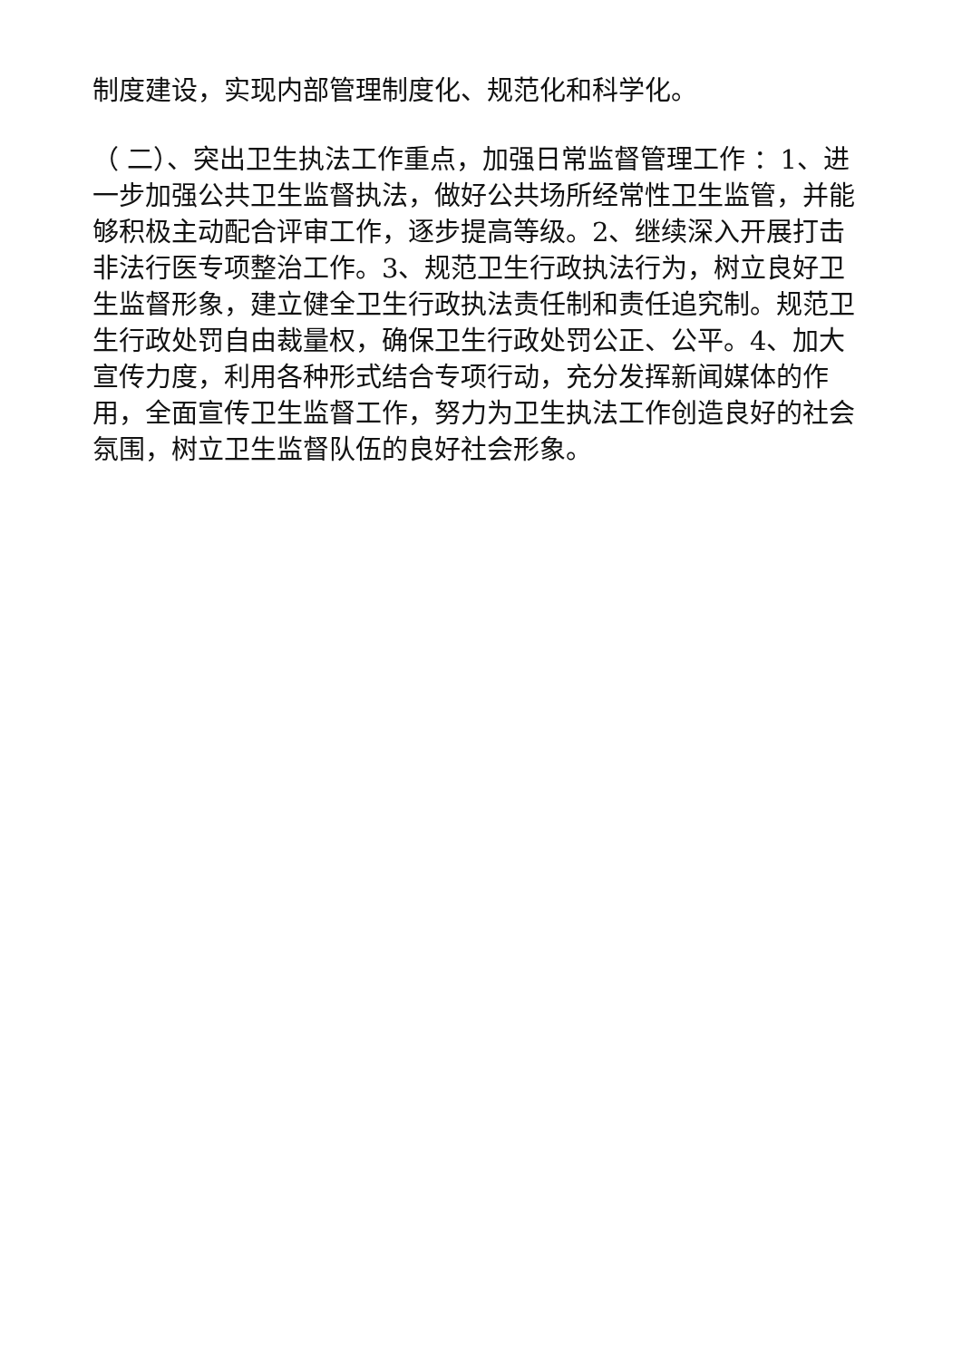制度建设，实现内部管理制度化、规范化和科学化。
（ 二）、突出卫生执法工作重点，加强日常监督管理工作 ：1、进一步加强公共卫生监督执法，做好公共场所经常性卫生监管，并能够积极主动配合评审工作，逐步提高等级。2、继续深入开展打击非法行医专项整治工作。3、规范卫生行政执法行为，树立良好卫生监督形象，建立健全卫生行政执法责任制和责任追究制。规范卫生行政处罚自由裁量权，确保卫生行政处罚公正、公平。4、加大宣传力度，利用各种形式结合专项行动，充分发挥新闻媒体的作用，全面宣传卫生监督工作，努力为卫生执法工作创造良好的社会氛围，树立卫生监督队伍的良好社会形象。